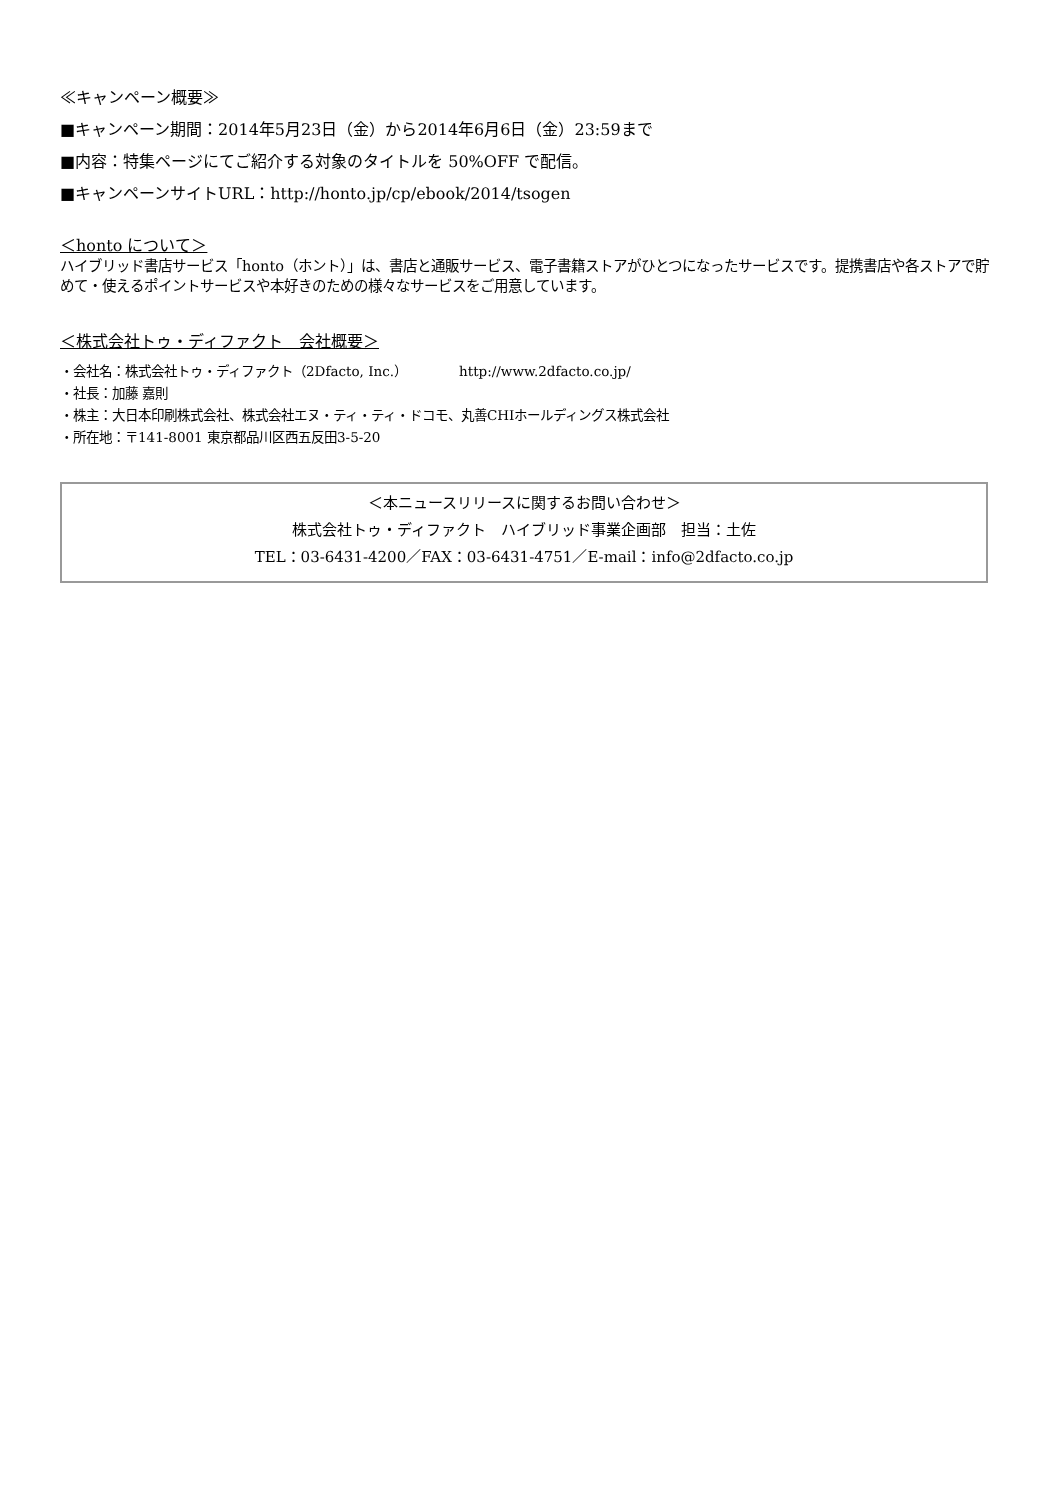≪キャンペーン概要≫
■キャンペーン期間：2014年5月23日（金）から2014年6月6日（金）23:59まで
■内容：特集ページにてご紹介する対象のタイトルを 50%OFF で配信。
■キャンペーンサイトURL：http://honto.jp/cp/ebook/2014/tsogen
＜honto について＞
ハイブリッド書店サービス「honto（ホント）」は、書店と通販サービス、電子書籍ストアがひとつになったサービスです。提携書店や各ストアで貯めて・使えるポイントサービスや本好きのための様々なサービスをご用意しています。
＜株式会社トゥ・ディファクト　会社概要＞
・会社名：株式会社トゥ・ディファクト（2Dfacto, Inc.）　　　　http://www.2dfacto.co.jp/
・社長：加藤 嘉則
・株主：大日本印刷株式会社、株式会社エヌ・ティ・ティ・ドコモ、丸善CHIホールディングス株式会社
・所在地：〒141-8001 東京都品川区西五反田3-5-20
＜本ニュースリリースに関するお問い合わせ＞
株式会社トゥ・ディファクト　ハイブリッド事業企画部　担当：土佐
TEL：03-6431-4200／FAX：03-6431-4751／E-mail：info@2dfacto.co.jp